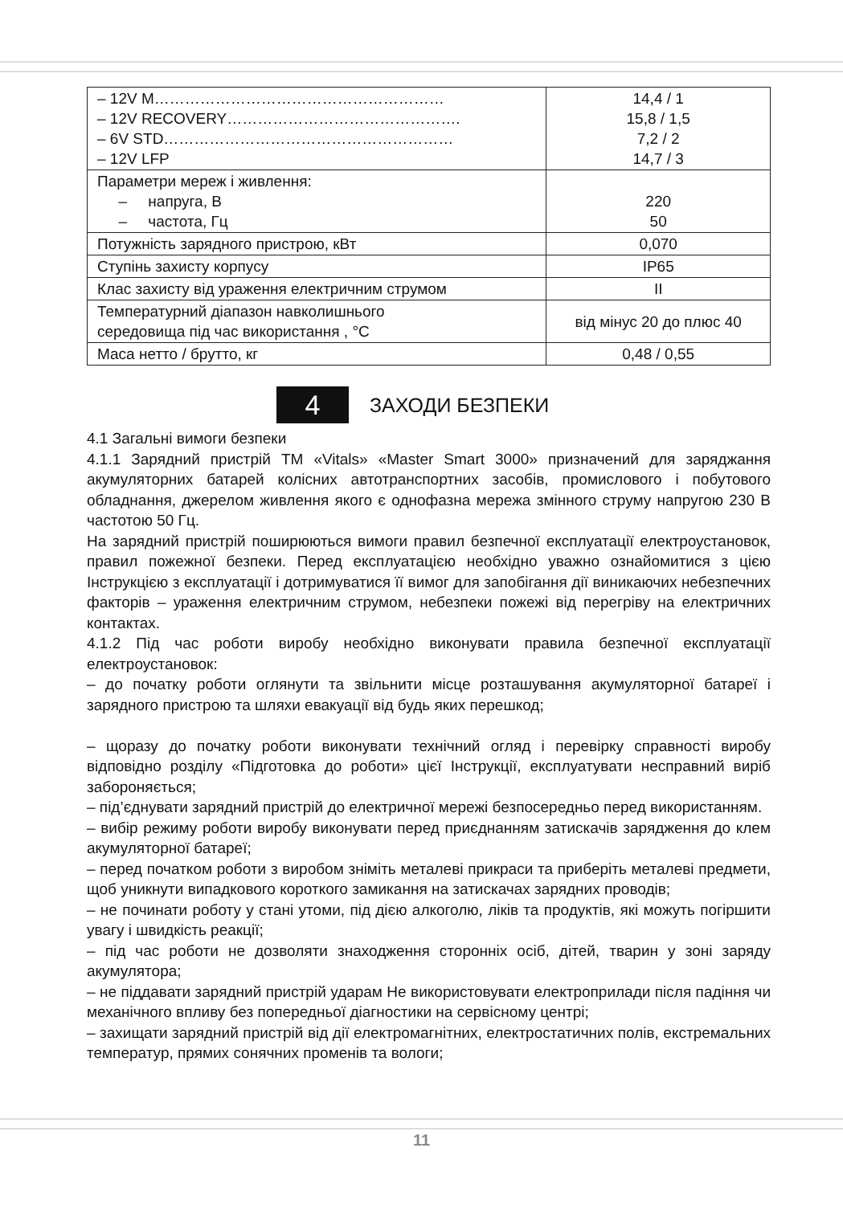| – 12V M………………………………………………… – 12V RECOVERY………………………………………. – 6V STD………………………………………………… – 12V LFP | 14,4 / 1 15,8 / 1,5 7,2 / 2 14,7 / 3 |
| Параметри мереж і живлення: – напруга, В – частота, Гц | 220 50 |
| Потужність зарядного пристрою, кВт | 0,070 |
| Ступінь захисту корпусу | IP65 |
| Клас захисту від ураження електричним струмом | II |
| Температурний діапазон навколишнього середовища під час використання , °С | від мінус 20 до плюс 40 |
| Маса нетто / брутто, кг | 0,48 / 0,55 |
4
ЗАХОДИ БЕЗПЕКИ
4.1 Загальні вимоги безпеки
4.1.1 Зарядний пристрій ТМ «Vitals» «Master Smart 3000» призначений для заряджання акумуляторних батарей колісних автотранспортних засобів, промислового і побутового обладнання, джерелом живлення якого є однофазна мережа змінного струму напругою 230 В частотою 50 Гц.
На зарядний пристрій поширюються вимоги правил безпечної експлуатації електроустановок, правил пожежної безпеки. Перед експлуатацією необхідно уважно ознайомитися з цією Інструкцією з експлуатації і дотримуватися її вимог для запобігання дії виникаючих небезпечних факторів – ураження електричним струмом, небезпеки пожежі від перегріву на електричних контактах.
4.1.2 Під час роботи виробу необхідно виконувати правила безпечної експлуатації електроустановок:
– до початку роботи оглянути та звільнити місце розташування акумуляторної батареї і зарядного пристрою та шляхи евакуації від будь яких перешкод;
– щоразу до початку роботи виконувати технічний огляд і перевірку справності виробу відповідно розділу «Підготовка до роботи» цієї Інструкції, експлуатувати несправний виріб забороняється;
– під’єднувати зарядний пристрій до електричної мережі безпосередньо перед використанням.
– вибір режиму роботи виробу виконувати перед приєднанням затискачів зарядження до клем акумуляторної батареї;
– перед початком роботи з виробом зніміть металеві прикраси та приберіть металеві предмети, щоб уникнути випадкового короткого замикання на затискачах зарядних проводів;
– не починати роботу у стані утоми, під дією алкоголю, ліків та продуктів, які можуть погіршити увагу і швидкість реакції;
– під час роботи не дозволяти знаходження сторонніх осіб, дітей, тварин у зоні заряду акумулятора;
– не піддавати зарядний пристрій ударам Не використовувати електроприлади після падіння чи механічного впливу без попередньої діагностики на сервісному центрі;
– захищати зарядний пристрій від дії електромагнітних, електростатичних полів, екстремальних температур, прямих сонячних променів та вологи;
11